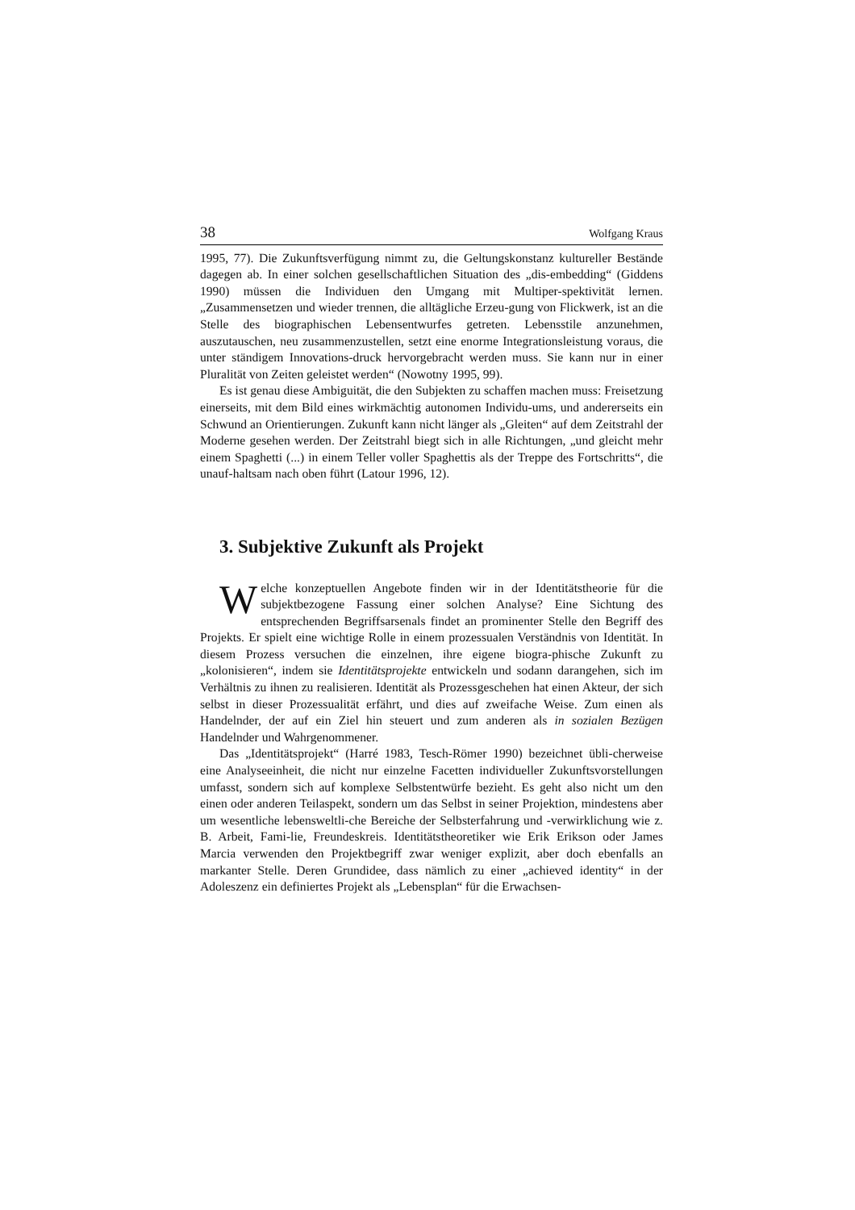38 Wolfgang Kraus
1995, 77). Die Zukunftsverfügung nimmt zu, die Geltungskonstanz kultureller Bestände dagegen ab. In einer solchen gesellschaftlichen Situation des „dis-embedding“ (Giddens 1990) müssen die Individuen den Umgang mit Multiper-spektivität lernen. „Zusammensetzen und wieder trennen, die alltägliche Erzeu-gung von Flickwerk, ist an die Stelle des biographischen Lebensentwurfes getreten. Lebensstile anzunehmen, auszutauschen, neu zusammenzustellen, setzt eine enorme Integrationsleistung voraus, die unter ständigem Innovations-druck hervorgebracht werden muss. Sie kann nur in einer Pluralität von Zeiten geleistet werden“ (Nowotny 1995, 99).
Es ist genau diese Ambiguität, die den Subjekten zu schaffen machen muss: Freisetzung einerseits, mit dem Bild eines wirkmächtig autonomen Individu-ums, und andererseits ein Schwund an Orientierungen. Zukunft kann nicht länger als „Gleiten“ auf dem Zeitstrahl der Moderne gesehen werden. Der Zeitstrahl biegt sich in alle Richtungen, „und gleicht mehr einem Spaghetti (...) in einem Teller voller Spaghettis als der Treppe des Fortschritts“, die unauf-haltsam nach oben führt (Latour 1996, 12).
3. Subjektive Zukunft als Projekt
Welche konzeptuellen Angebote finden wir in der Identitätstheorie für die subjektbezogene Fassung einer solchen Analyse? Eine Sichtung des entsprechenden Begriffsarsenals findet an prominenter Stelle den Begriff des Projekts. Er spielt eine wichtige Rolle in einem prozessualen Verständnis von Identität. In diesem Prozess versuchen die einzelnen, ihre eigene biogra-phische Zukunft zu „kolonisieren“, indem sie Identitätsprojekte entwickeln und sodann darangehen, sich im Verhältnis zu ihnen zu realisieren. Identität als Prozessgeschehen hat einen Akteur, der sich selbst in dieser Prozessualität erfährt, und dies auf zweifache Weise. Zum einen als Handelnder, der auf ein Ziel hin steuert und zum anderen als in sozialen Bezügen Handelnder und Wahrgenommener.
Das „Identitätsprojekt“ (Harré 1983, Tesch-Römer 1990) bezeichnet übli-cherweise eine Analyseeinheit, die nicht nur einzelne Facetten individueller Zukunftsvorstellungen umfasst, sondern sich auf komplexe Selbstentwürfe bezieht. Es geht also nicht um den einen oder anderen Teilaspekt, sondern um das Selbst in seiner Projektion, mindestens aber um wesentliche lebensweltli-che Bereiche der Selbsterfahrung und -verwirklichung wie z. B. Arbeit, Fami-lie, Freundeskreis. Identitätstheoretiker wie Erik Erikson oder James Marcia verwenden den Projektbegriff zwar weniger explizit, aber doch ebenfalls an markanter Stelle. Deren Grundidee, dass nämlich zu einer „achieved identity“ in der Adoleszenz ein definiertes Projekt als „Lebensplan“ für die Erwachsen-